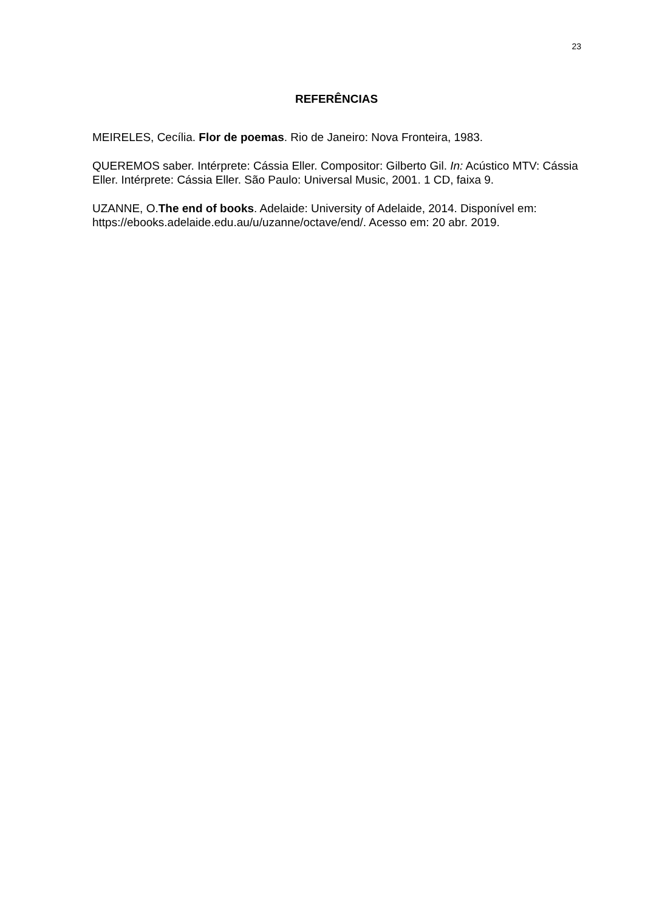23
REFERÊNCIAS
MEIRELES, Cecília. Flor de poemas. Rio de Janeiro: Nova Fronteira, 1983.
QUEREMOS saber. Intérprete: Cássia Eller. Compositor: Gilberto Gil. In: Acústico MTV: Cássia Eller. Intérprete: Cássia Eller. São Paulo: Universal Music, 2001. 1 CD, faixa 9.
UZANNE, O.The end of books. Adelaide: University of Adelaide, 2014. Disponível em: https://ebooks.adelaide.edu.au/u/uzanne/octave/end/. Acesso em: 20 abr. 2019.